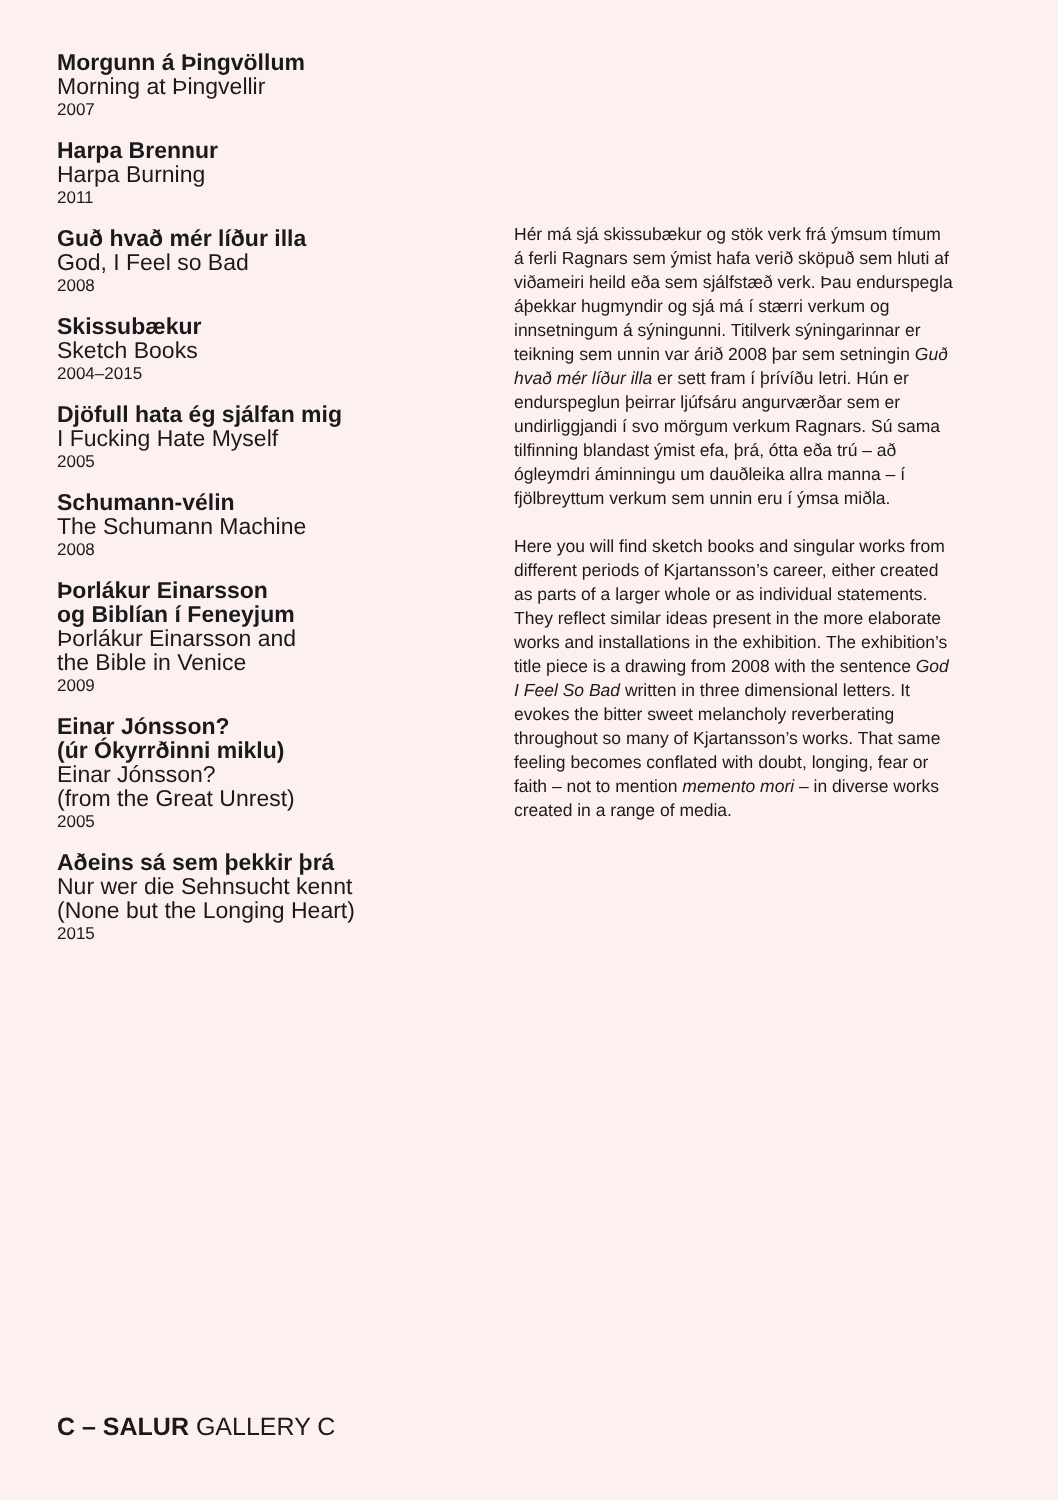Morgunn á Þingvöllum
Morning at Þingvellir
2007
Harpa Brennur
Harpa Burning
2011
Guð hvað mér líður illa
God, I Feel so Bad
2008
Skissubækur
Sketch Books
2004–2015
Djöfull hata ég sjálfan mig
I Fucking Hate Myself
2005
Schumann-vélin
The Schumann Machine
2008
Þorlákur Einarsson
og Biblían í Feneyjum
Þorlákur Einarsson and
the Bible in Venice
2009
Einar Jónsson?
(úr Ókyrrðinni miklu)
Einar Jónsson?
(from the Great Unrest)
2005
Aðeins sá sem þekkir þrá
Nur wer die Sehnsucht kennt
(None but the Longing Heart)
2015
Hér má sjá skissubækur og stök verk frá ýmsum tímum á ferli Ragnars sem ýmist hafa verið sköpuð sem hluti af viðameiri heild eða sem sjálfstæð verk. Þau endurspegla áþekkar hugmyndir og sjá má í stærri verkum og innsetningum á sýningunni. Titilverk sýningarinnar er teikning sem unnin var árið 2008 þar sem setningin Guð hvað mér líður illa er sett fram í þrívíðu letri. Hún er endurspeglun þeirrar ljúfsáru angurværðar sem er undirliggjandi í svo mörgum verkum Ragnars. Sú sama tilfinning blandast ýmist efa, þrá, ótta eða trú – að ógleymdri áminningu um dauðleika allra manna – í fjölbreyttum verkum sem unnin eru í ýmsa miðla.
Here you will find sketch books and singular works from different periods of Kjartansson’s career, either created as parts of a larger whole or as individual statements. They reflect similar ideas present in the more elaborate works and installations in the exhibition. The exhibition’s title piece is a drawing from 2008 with the sentence God I Feel So Bad written in three dimensional letters. It evokes the bitter sweet melancholy reverberating throughout so many of Kjartansson’s works. That same feeling becomes conflated with doubt, longing, fear or faith – not to mention memento mori – in diverse works created in a range of media.
C – SALUR GALLERY C